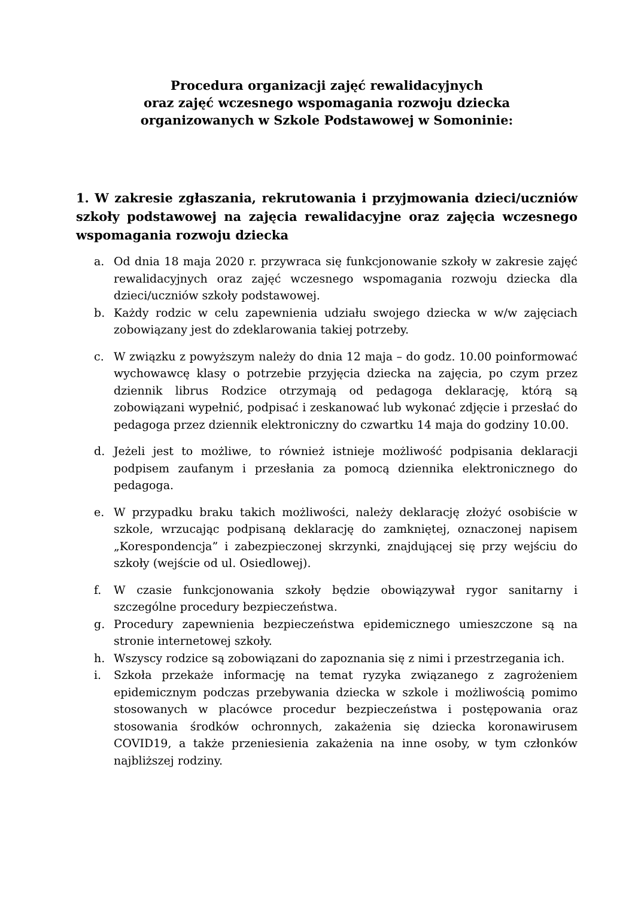Procedura organizacji zajęć rewalidacyjnych
oraz zajęć wczesnego wspomagania rozwoju dziecka
organizowanych w Szkole Podstawowej w Somoninie:
1. W zakresie zgłaszania, rekrutowania i przyjmowania dzieci/uczniów szkoły podstawowej na zajęcia rewalidacyjne oraz zajęcia wczesnego wspomagania rozwoju dziecka
a. Od dnia 18 maja 2020 r. przywraca się funkcjonowanie szkoły w zakresie zajęć rewalidacyjnych oraz zajęć wczesnego wspomagania rozwoju dziecka dla dzieci/uczniów szkoły podstawowej.
b. Każdy rodzic w celu zapewnienia udziału swojego dziecka w w/w zajęciach zobowiązany jest do zdeklarowania takiej potrzeby.
c. W związku z powyższym należy do dnia 12 maja – do godz. 10.00 poinformować wychowawcę klasy o potrzebie przyjęcia dziecka na zajęcia, po czym przez dziennik librus Rodzice otrzymają od pedagoga deklarację, którą są zobowiązani wypełnić, podpisać i zeskanować lub wykonać zdjęcie i przesłać do pedagoga przez dziennik elektroniczny do czwartku 14 maja do godziny 10.00.
d. Jeżeli jest to możliwe, to również istnieje możliwość podpisania deklaracji podpisem zaufanym i przesłania za pomocą dziennika elektronicznego do pedagoga.
e. W przypadku braku takich możliwości, należy deklarację złożyć osobiście w szkole, wrzucając podpisaną deklarację do zamkniętej, oznaczonej napisem „Korespondencja” i zabezpieczonej skrzynki, znajdującej się przy wejściu do szkoły (wejście od ul. Osiedlowej).
f. W czasie funkcjonowania szkoły będzie obowiązywał rygor sanitarny i szczególne procedury bezpieczeństwa.
g. Procedury zapewnienia bezpieczeństwa epidemicznego umieszczone są na stronie internetowej szkoły.
h. Wszyscy rodzice są zobowiązani do zapoznania się z nimi i przestrzegania ich.
i. Szkoła przekaże informację na temat ryzyka związanego z zagrożeniem epidemicznym podczas przebywania dziecka w szkole i możliwością pomimo stosowanych w placówce procedur bezpieczeństwa i postępowania oraz stosowania środków ochronnych, zakażenia się dziecka koronawirusem COVID19, a także przeniesienia zakażenia na inne osoby, w tym członków najbliższej rodziny.